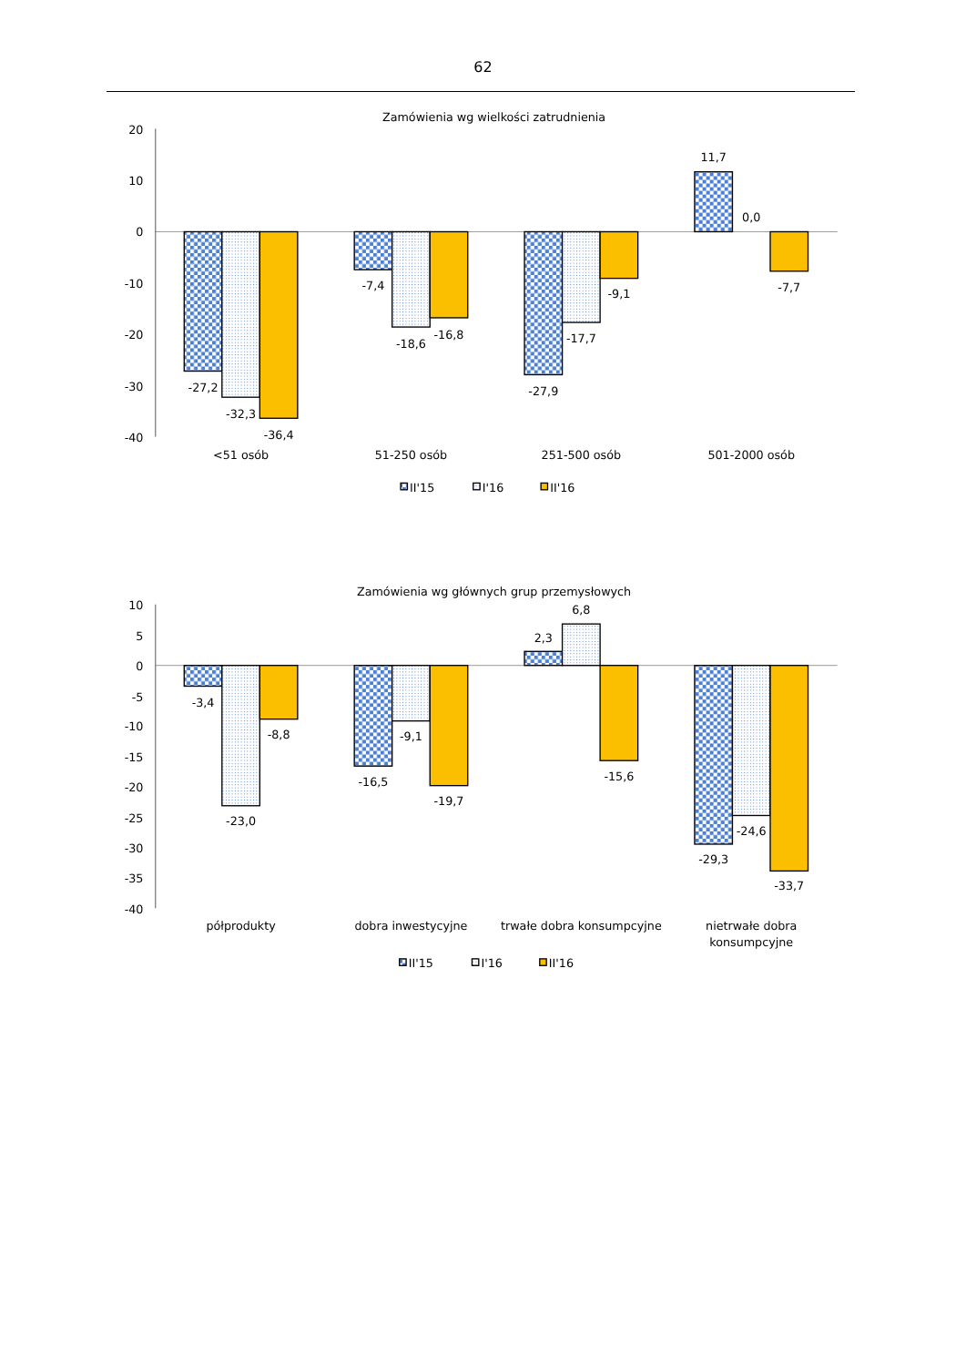62
Zamówienia wg wielkości zatrudnienia
20
10
0
-10
-20
-30
-40
-27,2
-32,3
-36,4
-7,4
-18,6
-16,8
-27,9
-17,7
-9,1
11,7
0,0
-7,7
<51 osób
51-250 osób
251-500 osób
501-2000 osób
II'15
I'16
II'16
Zamówienia wg głównych grup przemysłowych
10
5
0
-5
-10
-15
-20
-25
-30
-35
-40
-3,4
-23,0
-8,8
-16,5
-9,1
-19,7
2,3
6,8
-15,6
-29,3
-24,6
-33,7
półprodukty
dobra inwestycyjne
trwałe dobra konsumpcyjne
nietrwałe dobra
konsumpcyjne
II'15
I'16
II'16